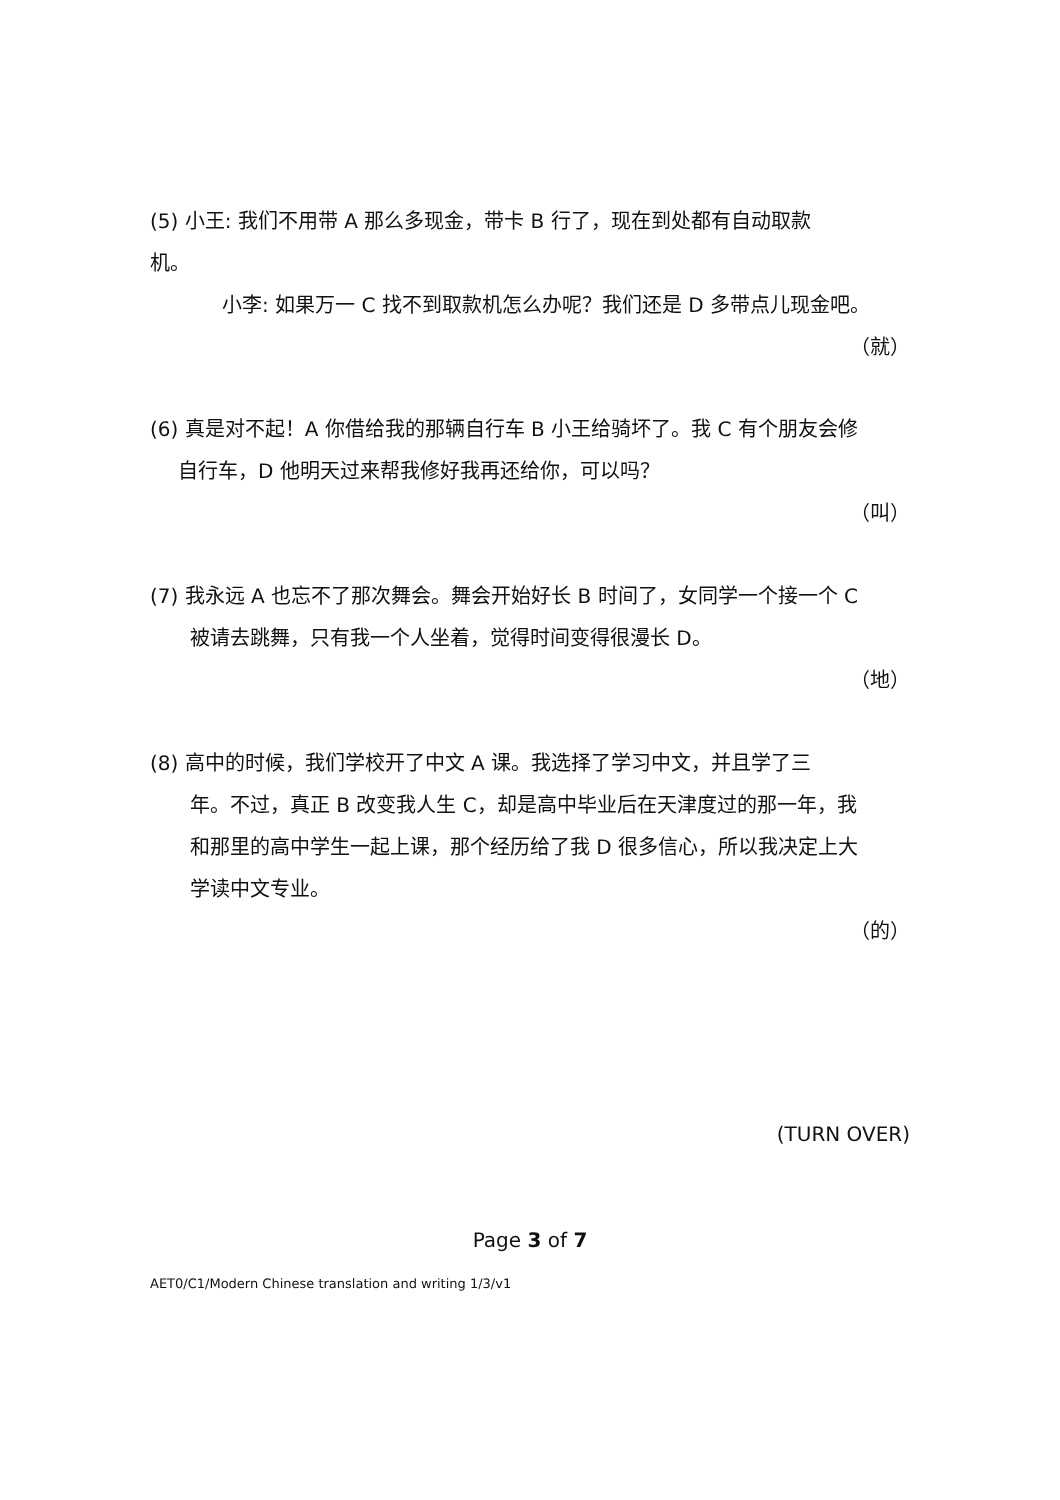(5) 小王: 我们不用带 A 那么多现金，带卡 B 行了，现在到处都有自动取款
机。
小李: 如果万一 C 找不到取款机怎么办呢？我们还是 D 多带点儿现金吧。
（就）
(6) 真是对不起！A 你借给我的那辆自行车 B 小王给骑坏了。我 C 有个朋友会修
自行车，D 他明天过来帮我修好我再还给你，可以吗？
（叫）
(7) 我永远 A 也忘不了那次舞会。舞会开始好长 B 时间了，女同学一个接一个 C
被请去跳舞，只有我一个人坐着，觉得时间变得很漫长 D。
（地）
(8) 高中的时候，我们学校开了中文 A 课。我选择了学习中文，并且学了三
年。不过，真正 B 改变我人生 C，却是高中毕业后在天津度过的那一年，我
和那里的高中学生一起上课，那个经历给了我 D 很多信心，所以我决定上大
学读中文专业。
（的）
(TURN OVER)
Page 3 of 7
AET0/C1/Modern Chinese translation and writing 1/3/v1